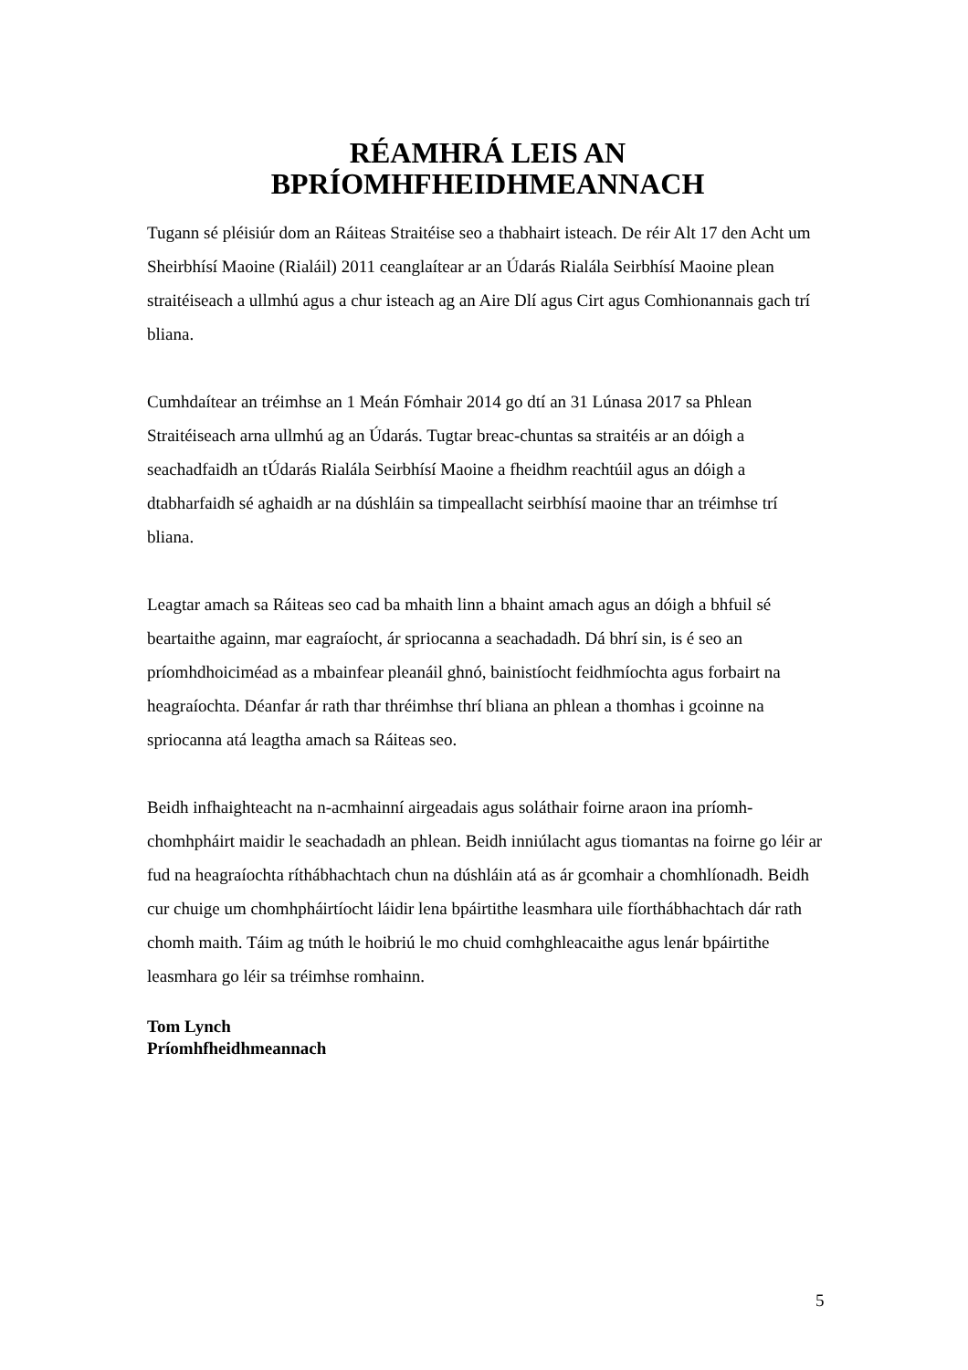RÉAMHRÁ LEIS AN
BPRÍOMHFHEIDHMEANNACH
Tugann sé pléisiúr dom an Ráiteas Straitéise seo a thabhairt isteach. De réir Alt 17 den Acht um Sheirbhísí Maoine (Rialáil) 2011 ceanglaítear ar an Údarás Rialála Seirbhísí Maoine plean straitéiseach a ullmhú agus a chur isteach ag an Aire Dlí agus Cirt agus Comhionannais gach trí bliana.
Cumhdaítear an tréimhse an 1 Meán Fómhair 2014 go dtí an 31 Lúnasa 2017 sa Phlean Straitéiseach arna ullmhú ag an Údarás. Tugtar breac-chuntas sa straitéis ar an dóigh a seachadfaidh an tÚdarás Rialála Seirbhísí Maoine a fheidhm reachtúil agus an dóigh a dtabharfaidh sé aghaidh ar na dúshláin sa timpeallacht seirbhísí maoine thar an tréimhse trí bliana.
Leagtar amach sa Ráiteas seo cad ba mhaith linn a bhaint amach agus an dóigh a bhfuil sé beartaithe againn, mar eagraíocht, ár spriocanna a seachadadh. Dá bhrí sin, is é seo an príomhdhoiciméad as a mbainfear pleanáil ghnó, bainistíocht feidhmíochta agus forbairt na heagraíochta. Déanfar ár rath thar thréimhse thrí bliana an phlean a thomhas i gcoinne na spriocanna atá leagtha amach sa Ráiteas seo.
Beidh infhaighteacht na n-acmhainní airgeadais agus soláthair foirne araon ina príomh-chomhpháirt maidir le seachadadh an phlean. Beidh inniúlacht agus tiomantas na foirne go léir ar fud na heagraíochta ríthábhachtach chun na dúshláin atá as ár gcomhair a chomhlíonadh. Beidh cur chuige um chomhpháirtíocht láidir lena bpáirtithe leasmhara uile fíorthábhachtach dár rath chomh maith. Táim ag tnúth le hoibriú le mo chuid comhghleacaithe agus lenár bpáirtithe leasmhara go léir sa tréimhse romhainn.
Tom Lynch
Príomhfheidhmeannach
5